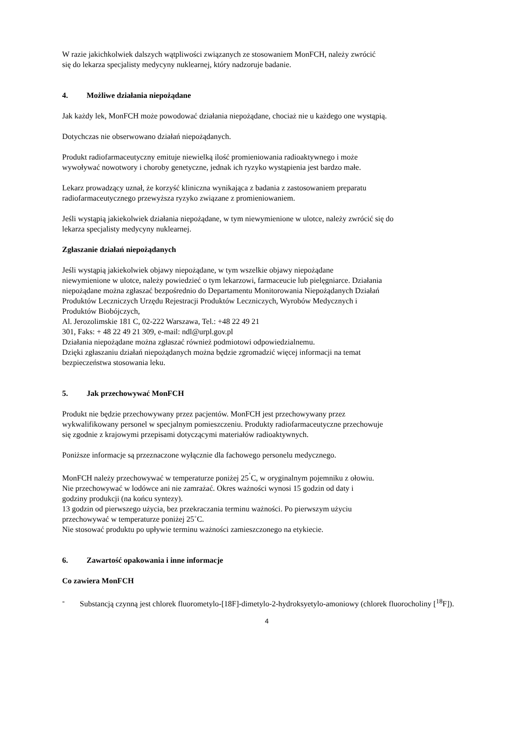W razie jakichkolwiek dalszych wątpliwości związanych ze stosowaniem MonFCH, należy zwrócić
się do lekarza specjalisty medycyny nuklearnej, który nadzoruje badanie.
4. Możliwe działania niepożądane
Jak każdy lek, MonFCH może powodować działania niepożądane, chociaż nie u każdego one wystąpią.
Dotychczas nie obserwowano działań niepożądanych.
Produkt radiofarmaceutyczny emituje niewielką ilość promieniowania radioaktywnego i może
wywoływać nowotwory i choroby genetyczne, jednak ich ryzyko wystąpienia jest bardzo małe.
Lekarz prowadzący uznał, że korzyść kliniczna wynikająca z badania z zastosowaniem preparatu
radiofarmaceutycznego przewyższa ryzyko związane z promieniowaniem.
Jeśli wystąpią jakiekolwiek działania niepożądane, w tym niewymienione w ulotce, należy zwrócić się do
lekarza specjalisty medycyny nuklearnej.
Zgłaszanie działań niepożądanych
Jeśli wystąpią jakiekolwiek objawy niepożądane, w tym wszelkie objawy niepożądane
niewymienione w ulotce, należy powiedzieć o tym lekarzowi, farmaceucie lub pielęgniarce. Działania
niepożądane można zgłaszać bezpośrednio do Departamentu Monitorowania Niepożądanych Działań
Produktów Leczniczych Urzędu Rejestracji Produktów Leczniczych, Wyrobów Medycznych i
Produktów Biobójczych,
Al. Jerozolimskie 181 C, 02-222 Warszawa, Tel.: +48 22 49 21
301, Faks: + 48 22 49 21 309, e-mail: ndl@urpl.gov.pl
Działania niepożądane można zgłaszać również podmiotowi odpowiedzialnemu.
Dzięki zgłaszaniu działań niepożądanych można będzie zgromadzić więcej informacji na temat
bezpieczeństwa stosowania leku.
5. Jak przechowywać MonFCH
Produkt nie będzie przechowywany przez pacjentów. MonFCH jest przechowywany przez
wykwalifikowany personel w specjalnym pomieszczeniu. Produkty radiofarmaceutyczne przechowuje
się zgodnie z krajowymi przepisami dotyczącymi materiałów radioaktywnych.
Poniższe informacje są przeznaczone wyłącznie dla fachowego personelu medycznego.
MonFCH należy przechowywać w temperaturze poniżej 25<sup>˚</sup>C, w oryginalnym pojemniku z ołowiu.
Nie przechowywać w lodówce ani nie zamrażać. Okres ważności wynosi 15 godzin od daty i
godziny produkcji (na końcu syntezy).
13 godzin od pierwszego użycia, bez przekraczania terminu ważności. Po pierwszym użyciu
przechowywać w temperaturze poniżej 25˚C.
Nie stosować produktu po upływie terminu ważności zamieszczonego na etykiecie.
6. Zawartość opakowania i inne informacje
Co zawiera MonFCH
- Substancją czynną jest chlorek fluorometylo-[18F]-dimetylo-2-hydroksyetylo-amoniowy (chlorek fluorocholiny [<sup>18</sup>F]).
4